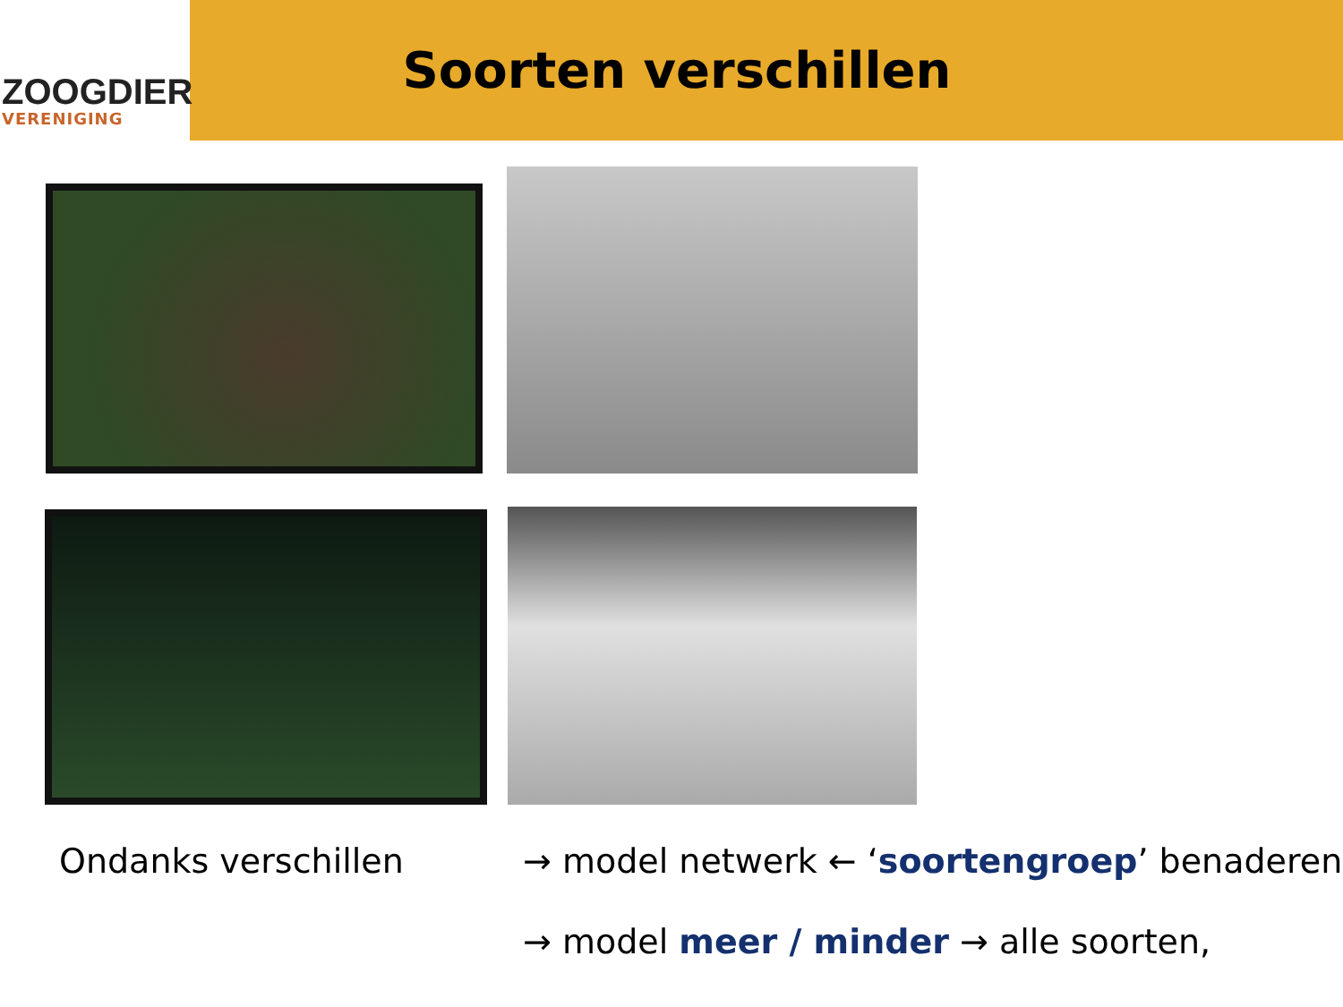ZOOGDIER
VERENIGING
Soorten verschillen
Ondanks verschillen → model netwerk ← ‘soortengroep’ benaderen
→ model meer / minder → alle soorten,